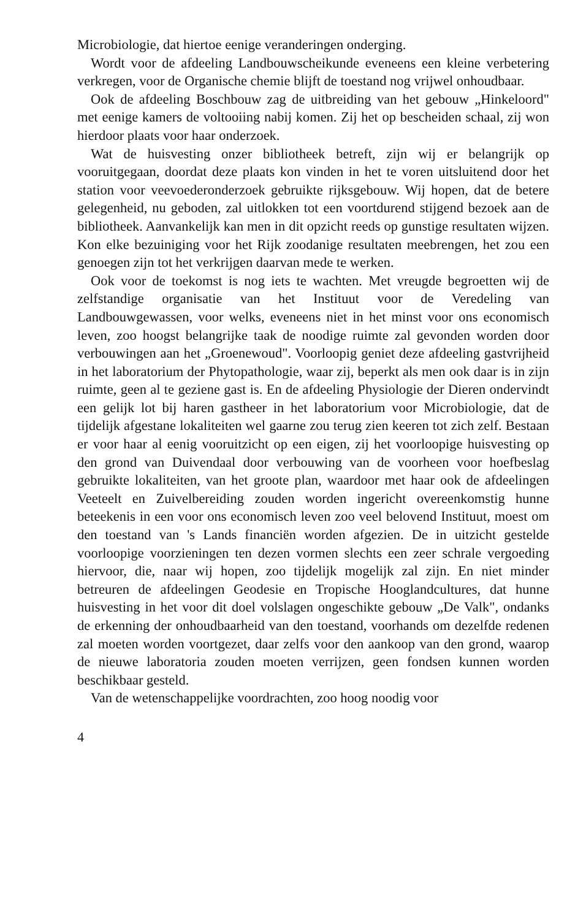Microbiologie, dat hiertoe eenige veranderingen onderging.
Wordt voor de afdeeling Landbouwscheikunde eveneens een kleine verbetering verkregen, voor de Organische chemie blijft de toestand nog vrijwel onhoudbaar.
Ook de afdeeling Boschbouw zag de uitbreiding van het gebouw „Hinkeloord" met eenige kamers de voltooiing nabij komen. Zij het op bescheiden schaal, zij won hierdoor plaats voor haar onderzoek.
Wat de huisvesting onzer bibliotheek betreft, zijn wij er belangrijk op vooruitgegaan, doordat deze plaats kon vinden in het te voren uitsluitend door het station voor veevoederonderzoek gebruikte rijksgebouw. Wij hopen, dat de betere gelegenheid, nu geboden, zal uitlokken tot een voortdurend stijgend bezoek aan de bibliotheek. Aanvankelijk kan men in dit opzicht reeds op gunstige resultaten wijzen. Kon elke bezuiniging voor het Rijk zoodanige resultaten meebrengen, het zou een genoegen zijn tot het verkrijgen daarvan mede te werken.
Ook voor de toekomst is nog iets te wachten. Met vreugde begroetten wij de zelfstandige organisatie van het Instituut voor de Veredeling van Landbouwgewassen, voor welks, eveneens niet in het minst voor ons economisch leven, zoo hoogst belangrijke taak de noodige ruimte zal gevonden worden door verbouwingen aan het „Groenewoud". Voorloopig geniet deze afdeeling gastvrijheid in het laboratorium der Phytopathologie, waar zij, beperkt als men ook daar is in zijn ruimte, geen al te geziene gast is. En de afdeeling Physiologie der Dieren ondervindt een gelijk lot bij haren gastheer in het laboratorium voor Microbiologie, dat de tijdelijk afgestane lokaliteiten wel gaarne zou terug zien keeren tot zich zelf. Bestaan er voor haar al eenig vooruitzicht op een eigen, zij het voorloopige huisvesting op den grond van Duivendaal door verbouwing van de voorheen voor hoefbeslag gebruikte lokaliteiten, van het groote plan, waardoor met haar ook de afdeelingen Veeteelt en Zuivelbereiding zouden worden ingericht overeenkomstig hunne beteekenis in een voor ons economisch leven zoo veel belovend Instituut, moest om den toestand van 's Lands financiën worden afgezien. De in uitzicht gestelde voorloopige voorzieningen ten dezen vormen slechts een zeer schrale vergoeding hiervoor, die, naar wij hopen, zoo tijdelijk mogelijk zal zijn. En niet minder betreuren de afdeelingen Geodesie en Tropische Hooglandcultures, dat hunne huisvesting in het voor dit doel volslagen ongeschikte gebouw „De Valk", ondanks de erkenning der onhoudbaarheid van den toestand, voorhands om dezelfde redenen zal moeten worden voortgezet, daar zelfs voor den aankoop van den grond, waarop de nieuwe laboratoria zouden moeten verrijzen, geen fondsen kunnen worden beschikbaar gesteld.
Van de wetenschappelijke voordrachten, zoo hoog noodig voor
4